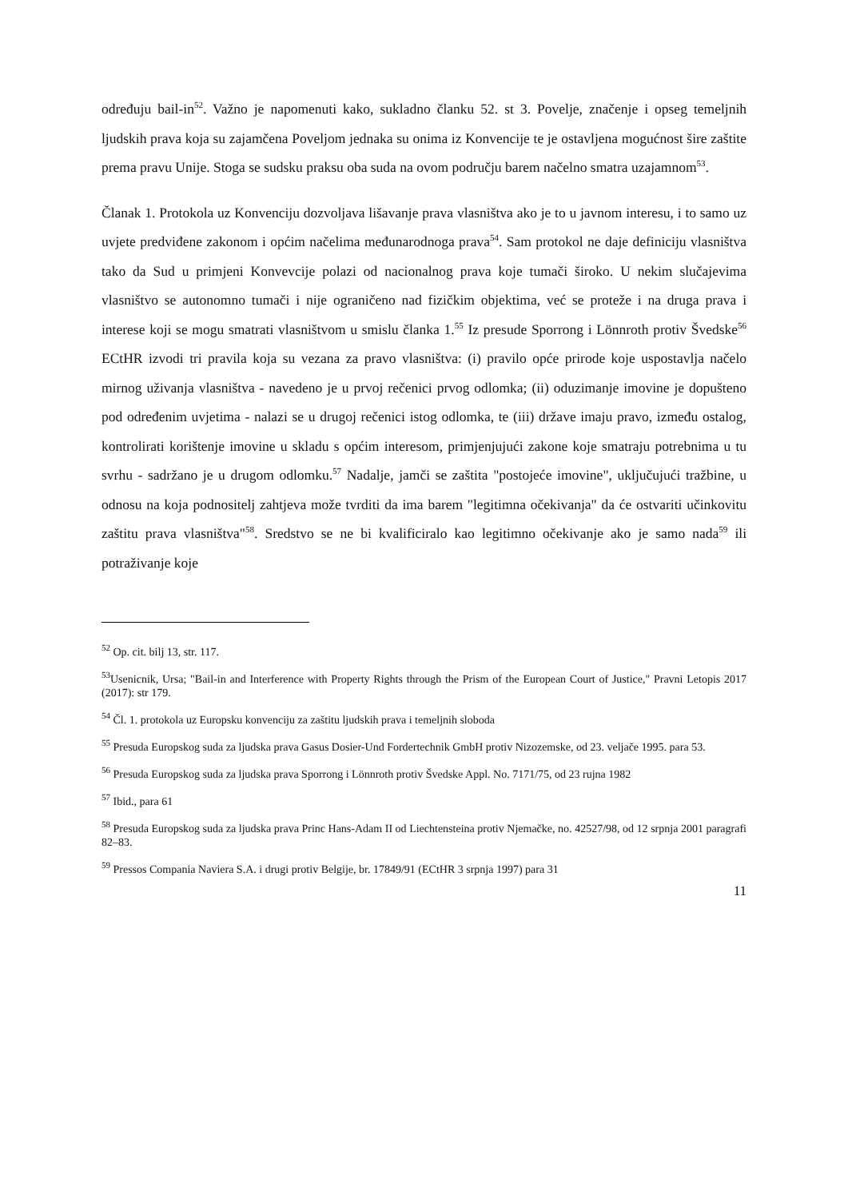određuju bail-in<sup>52</sup>. Važno je napomenuti kako, sukladno članku 52. st 3. Povelje, značenje i opseg temeljnih ljudskih prava koja su zajamčena Poveljom jednaka su onima iz Konvencije te je ostavljena mogućnost šire zaštite prema pravu Unije. Stoga se sudsku praksu oba suda na ovom području barem načelno smatra uzajamnom<sup>53</sup>.
Članak 1. Protokola uz Konvenciju dozvoljava lišavanje prava vlasništva ako je to u javnom interesu, i to samo uz uvjete predviđene zakonom i općim načelima međunarodnoga prava<sup>54</sup>. Sam protokol ne daje definiciju vlasništva tako da Sud u primjeni Konvevcije polazi od nacionalnog prava koje tumači široko. U nekim slučajevima vlasništvo se autonomno tumači i nije ograničeno nad fizičkim objektima, već se proteže i na druga prava i interese koji se mogu smatrati vlasništvom u smislu članka 1.<sup>55</sup> Iz presude Sporrong i Lönnroth protiv Švedske<sup>56</sup> ECtHR izvodi tri pravila koja su vezana za pravo vlasništva: (i) pravilo opće prirode koje uspostavlja načelo mirnog uživanja vlasništva - navedeno je u prvoj rečenici prvog odlomka; (ii) oduzimanje imovine je dopušteno pod određenim uvjetima - nalazi se u drugoj rečenici istog odlomka, te (iii) države imaju pravo, između ostalog, kontrolirati korištenje imovine u skladu s općim interesom, primjenjujući zakone koje smatraju potrebnima u tu svrhu - sadržano je u drugom odlomku.<sup>57</sup> Nadalje, jamči se zaštita "postojeće imovine", uključujući tražbine, u odnosu na koja podnositelj zahtjeva može tvrditi da ima barem "legitimna očekivanja" da će ostvariti učinkovitu zaštitu prava vlasništva"<sup>58</sup>. Sredstvo se ne bi kvalificiralo kao legitimno očekivanje ako je samo nada<sup>59</sup> ili potraživanje koje
<sup>52</sup> Op. cit. bilj 13, str. 117.
<sup>53</sup> Usenicnik, Ursa; "Bail-in and Interference with Property Rights through the Prism of the European Court of Justice," Pravni Letopis 2017 (2017): str 179.
<sup>54</sup> Čl. 1. protokola uz Europsku konvenciju za zaštitu ljudskih prava i temeljnih sloboda
<sup>55</sup> Presuda Europskog suda za ljudska prava Gasus Dosier-Und Fordertechnik GmbH protiv Nizozemske, od 23. veljače 1995. para 53.
<sup>56</sup> Presuda Europskog suda za ljudska prava Sporrong i Lönnroth protiv Švedske Appl. No. 7171/75, od 23 rujna 1982
<sup>57</sup> Ibid., para 61
<sup>58</sup> Presuda Europskog suda za ljudska prava Princ Hans-Adam II od Liechtensteina protiv Njemačke, no. 42527/98, od 12 srpnja 2001 paragrafi 82–83.
<sup>59</sup> Pressos Compania Naviera S.A. i drugi protiv Belgije, br. 17849/91 (ECtHR 3 srpnja 1997) para 31
11